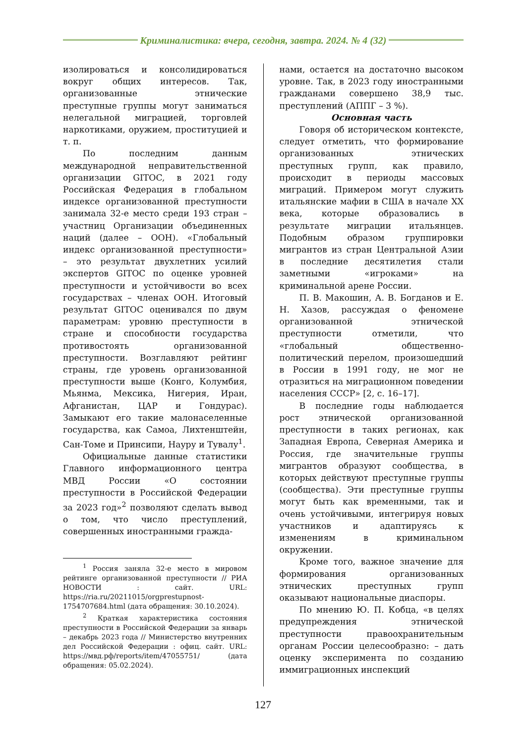Криминалистика: вчера, сегодня, завтра. 2024. № 4 (32)
изолироваться и консолидироваться вокруг общих интересов. Так, организованные этнические преступные группы могут заниматься нелегальной миграцией, торговлей наркотиками, оружием, проституцией и т. п.
По последним данным международной неправительственной организации GITOC, в 2021 году Российская Федерация в глобальном индексе организованной преступности занимала 32-е место среди 193 стран – участниц Организации объединенных наций (далее – ООН). «Глобальный индекс организованной преступности» – это результат двухлетних усилий экспертов GITOC по оценке уровней преступности и устойчивости во всех государствах – членах ООН. Итоговый результат GITOC оценивался по двум параметрам: уровню преступности в стране и способности государства противостоять организованной преступности. Возглавляют рейтинг страны, где уровень организованной преступности выше (Конго, Колумбия, Мьянма, Мексика, Нигерия, Иран, Афганистан, ЦАР и Гондурас). Замыкают его такие малонаселенные государства, как Самоа, Лихтенштейн, Сан-Томе и Принсипи, Науру и Тувалу<sup>1</sup>.
Официальные данные статистики Главного информационного центра МВД России «О состоянии преступности в Российской Федерации за 2023 год»<sup>2</sup> позволяют сделать вывод о том, что число преступлений, совершенных иностранными гражда-
<sup>1</sup> Россия заняла 32-е место в мировом рейтинге организованной преступности // РИА НОВОСТИ : сайт. URL: https://ria.ru/20211015/orgprestupnost-1754707684.html (дата обращения: 30.10.2024).
<sup>2</sup> Краткая характеристика состояния преступности в Российской Федерации за январь – декабрь 2023 года // Министерство внутренних дел Российской Федерации : офиц. сайт. URL: https://мвд.рф/reports/item/47055751/ (дата обращения: 05.02.2024).
нами, остается на достаточно высоком уровне. Так, в 2023 году иностранными гражданами совершено 38,9 тыс. преступлений (АППГ – 3 %).
Основная часть
Говоря об историческом контексте, следует отметить, что формирование организованных этнических преступных групп, как правило, происходит в периоды массовых миграций. Примером могут служить итальянские мафии в США в начале XX века, которые образовались в результате миграции итальянцев. Подобным образом группировки мигрантов из стран Центральной Азии в последние десятилетия стали заметными «игроками» на криминальной арене России.
П. В. Макошин, А. В. Богданов и Е. Н. Хазов, рассуждая о феномене организованной этнической преступности отметили, что «глобальный общественно-политический перелом, произошедший в России в 1991 году, не мог не отразиться на миграционном поведении населения СССР» [2, с. 16–17].
В последние годы наблюдается рост этнической организованной преступности в таких регионах, как Западная Европа, Северная Америка и Россия, где значительные группы мигрантов образуют сообщества, в которых действуют преступные группы (сообщества). Эти преступные группы могут быть как временными, так и очень устойчивыми, интегрируя новых участников и адаптируясь к изменениям в криминальном окружении.
Кроме того, важное значение для формирования организованных этнических преступных групп оказывают национальные диаспоры.
По мнению Ю. П. Кобца, «в целях предупреждения этнической преступности правоохранительным органам России целесообразно: – дать оценку эксперимента по созданию иммиграционных инспекций
127